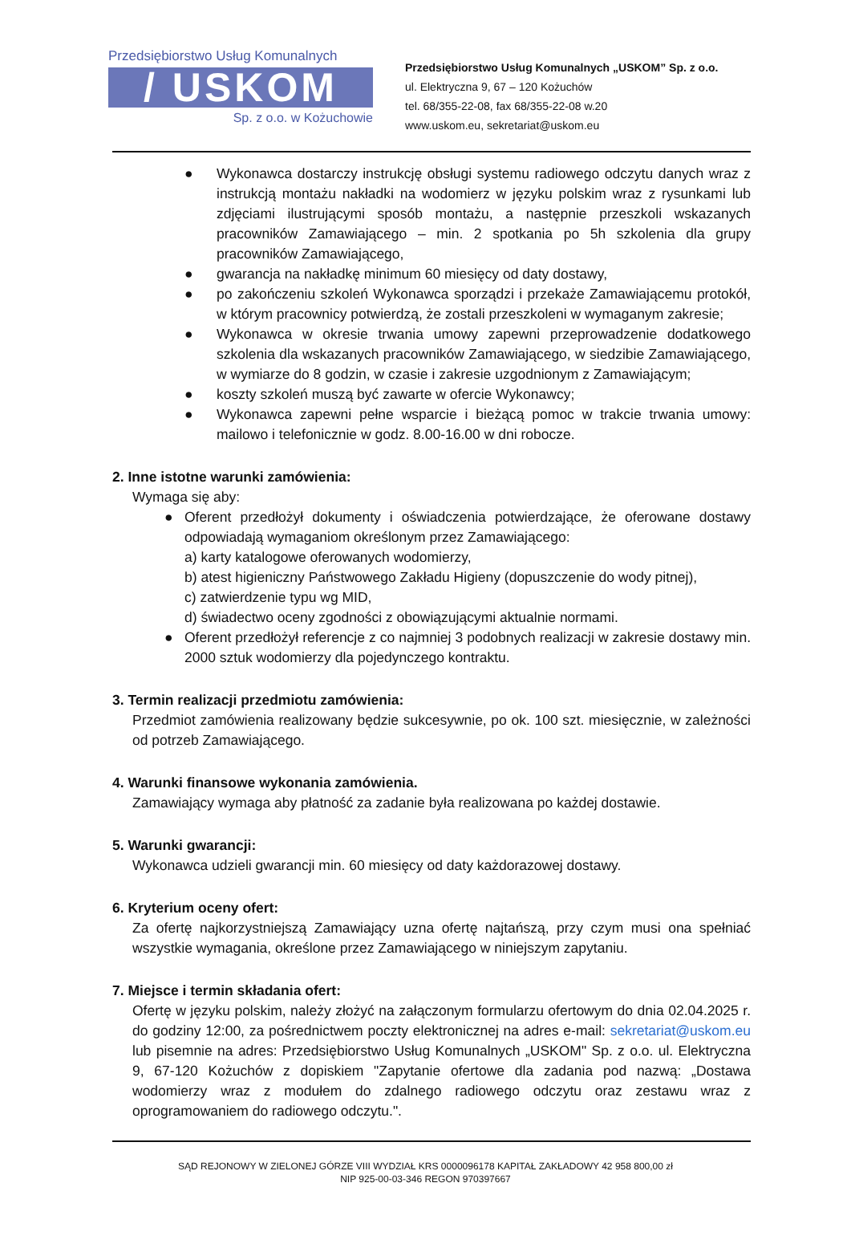Przedsiębiorstwo Usług Komunalnych
/ USKOM
Sp. z o.o. w Kożuchowie
Przedsiębiorstwo Usług Komunalnych „USKOM” Sp. z o.o.
ul. Elektryczna 9, 67 – 120 Kożuchów
tel. 68/355-22-08, fax 68/355-22-08 w.20
www.uskom.eu, sekretariat@uskom.eu
● Wykonawca dostarczy instrukcję obsługi systemu radiowego odczytu danych wraz z instrukcją montażu nakładki na wodomierz w języku polskim wraz z rysunkami lub zdjęciami ilustrującymi sposób montażu, a następnie przeszkoli wskazanych pracowników Zamawiającego – min. 2 spotkania po 5h szkolenia dla grupy pracowników Zamawiającego,
● gwarancja na nakładkę minimum 60 miesięcy od daty dostawy,
● po zakończeniu szkoleń Wykonawca sporządzi i przekaże Zamawiającemu protokół, w którym pracownicy potwierdzą, że zostali przeszkoleni w wymaganym zakresie;
● Wykonawca w okresie trwania umowy zapewni przeprowadzenie dodatkowego szkolenia dla wskazanych pracowników Zamawiającego, w siedzibie Zamawiającego, w wymiarze do 8 godzin, w czasie i zakresie uzgodnionym z Zamawiającym;
● koszty szkoleń muszą być zawarte w ofercie Wykonawcy;
● Wykonawca zapewni pełne wsparcie i bieżącą pomoc w trakcie trwania umowy: mailowo i telefonicznie w godz. 8.00-16.00 w dni robocze.
2. Inne istotne warunki zamówienia:
Wymaga się aby:
● Oferent przedłożył dokumenty i oświadczenia potwierdzające, że oferowane dostawy odpowiadają wymaganiom określonym przez Zamawiającego:
a) karty katalogowe oferowanych wodomierzy,
b) atest higieniczny Państwowego Zakładu Higieny (dopuszczenie do wody pitnej),
c) zatwierdzenie typu wg MID,
d) świadectwo oceny zgodności z obowiązującymi aktualnie normami.
● Oferent przedłożył referencje z co najmniej 3 podobnych realizacji w zakresie dostawy min. 2000 sztuk wodomierzy dla pojedynczego kontraktu.
3. Termin realizacji przedmiotu zamówienia:
Przedmiot zamówienia realizowany będzie sukcesywnie, po ok. 100 szt. miesięcznie, w zależności od potrzeb Zamawiającego.
4. Warunki finansowe wykonania zamówienia.
Zamawiający wymaga aby płatność za zadanie była realizowana po każdej dostawie.
5. Warunki gwarancji:
Wykonawca udzieli gwarancji min. 60 miesięcy od daty każdorazowej dostawy.
6. Kryterium oceny ofert:
Za ofertę najkorzystniejszą Zamawiający uzna ofertę najtańszą, przy czym musi ona spełniać wszystkie wymagania, określone przez Zamawiającego w niniejszym zapytaniu.
7. Miejsce i termin składania ofert:
Ofertę w języku polskim, należy złożyć na załączonym formularzu ofertowym do dnia 02.04.2025 r. do godziny 12:00, za pośrednictwem poczty elektronicznej na adres e-mail: sekretariat@uskom.eu lub pisemnie na adres: Przedsiębiorstwo Usług Komunalnych „USKOM" Sp. z o.o. ul. Elektryczna 9, 67-120 Kożuchów z dopiskiem "Zapytanie ofertowe dla zadania pod nazwą: „Dostawa wodomierzy wraz z modułem do zdalnego radiowego odczytu oraz zestawu wraz z oprogramowaniem do radiowego odczytu.".
SĄD REJONOWY W ZIELONEJ GÓRZE VIII WYDZIAŁ KRS 0000096178 KAPITAŁ ZAKŁADOWY 42 958 800,00 zł
NIP 925-00-03-346 REGON 970397667